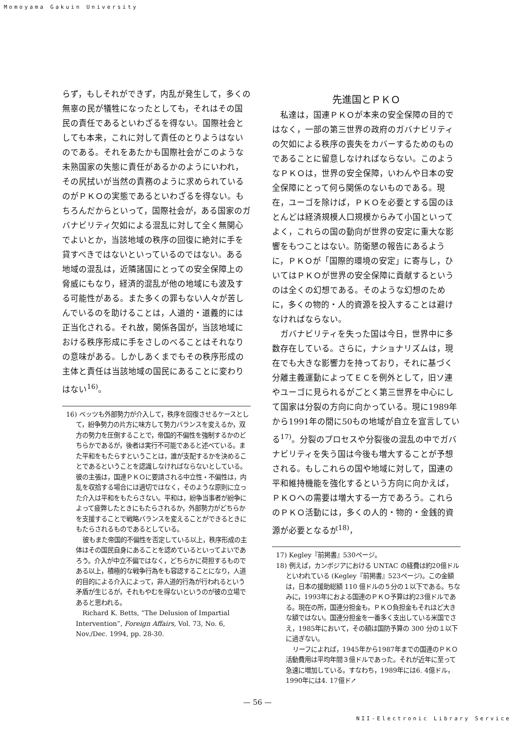Momoyama Gakuin University
らず，もしそれができず，内乱が発生して，多くの無辜の民が犠牲になったとしても，それはその国民の責任であるといわざるを得ない。国際社会としても本来，これに対して責任のとりようはないのである。それをあたかも国際社会がこのような未熟国家の失態に責任があるかのようにいわれ，その尻拭いが当然の責務のように求められているのがＰＫＯの実態であるといわざるを得ない。もちろんだからといって，国際社会が，ある国家のガバナビリティ欠如による混乱に対して全く無関心でよいとか，当該地域の秩序の回復に絶対に手を貸すべきではないといっているのではない。ある地域の混乱は，近隣諸国にとっての安全保障上の脅威にもなり，経済的混乱が他の地域にも波及する可能性がある。また多くの罪もない人々が苦しんでいるのを助けることは，人道的・道義的には正当化される。それ故，関係各国が，当該地域における秩序形成に手をさしのべることはそれなりの意味がある。しかしあくまでもその秩序形成の主体と責任は当該地域の国民にあることに変わりはない<sup>16)</sup>。
16) ベッツも外部勢力が介入して，秩序を回復させるケースとして，紛争勢力の片方に味方して勢力バランスを変えるか，双方の勢力を圧倒することで，帝国的不偏性を強制するかのどちらかであるが，後者は実行不可能であると述べている。また平和をもたらすということは，誰が支配するかを決めることであるということを認識しなければならないとしている。彼の主張は，国連ＰＫＯに要請される中立性・不偏性は，内乱を収拾する場合には適切ではなく，そのような原則に立った介入は平和をもたらさない。平和は，紛争当事者が紛争によって疲弊したときにもたらされるか，外部勢力がどちらかを支援することで戦略バランスを変えることができるときにもたらされるものであるとしている。
彼もまた帝国的不偏性を否定している以上，秩序形成の主体はその国民自身にあることを認めているといってよいであろう。介入が中立不偏ではなく，どちらかに荷担するものである以上，積極的な戦争行為をも容認することになり，人道的目的による介入によって，非人道的行為が行われるという矛盾が生じるが，それもやむを得ないというのが彼の立場であると思われる。
Richard K. Betts, “The Delusion of Impartial Intervention”, Foreign Affairs, Vol. 73, No. 6, Nov./Dec. 1994, pp. 28-30.
先進国とＰＫＯ
私達は，国連ＰＫＯが本来の安全保障の目的ではなく，一部の第三世界の政府のガバナビリティの欠如による秩序の喪失をカバーするためのものであることに留意しなければならない。このようなＰＫＯは，世界の安全保障，いわんや日本の安全保障にとって何ら関係のないものである。現在，ユーゴを除けば，ＰＫＯを必要とする国のほとんどは経済規模人口規模からみて小国といってよく，これらの国の動向が世界の安定に重大な影響をもつことはない。防衛懇の報告にあるように，ＰＫＯが「国際的環境の安定」に寄与し，ひいてはＰＫＯが世界の安全保障に貢献するというのは全くの幻想である。そのような幻想のために，多くの物的・人的資源を投入することは避けなければならない。
ガバナビリティを失った国は今日，世界中に多数存在している。さらに，ナショナリズムは，現在でも大きな影響力を持っており，それに基づく分離主義運動によってＥＣを例外として，旧ソ連やユーゴに見られるがごとく第三世界を中心にして国家は分裂の方向に向かっている。現に1989年から1991年の間に50もの地域が自立を宣言している<sup>17)</sup>。分裂のプロセスや分裂後の混乱の中でガバナビリティを失う国は今後も増大することが予想される。もしこれらの国や地域に対して，国連の平和維持機能を強化するという方向に向かえば，ＰＫＯへの需要は増大する一方であろう。これらのＰＫＯ活動には，多くの人的・物的・金銭的資源が必要となるが<sup>18)</sup>，
17) Kegley『前掲書』530ページ。
18) 例えば，カンボジアにおける UNTAC の経費は約20億ドルといわれている (Kegley『前掲書』523ページ)。この金額は，日本の援助総額 110 億ドルの５分の１以下である。ちなみに，1993年におよる国連のＰＫＯ予算は約23億ドルである。現在の所，国連分担金も，ＰＫＯ負担金もそれほど大きな額ではない。国連分担金を一番多く支出している米国でさえ，1985年において，その額は国防予算の 300 分の１以下に過ぎない。
リーフによれば，1945年から1987年までの国連のＰＫＯ活動費用は平均年間３億ドルであった。それが近年に至って急速に増加している。すなわち，1989年には6. 4億ドル，1990年には4. 17億ド↗
— 56 —
NII-Electronic Library Service